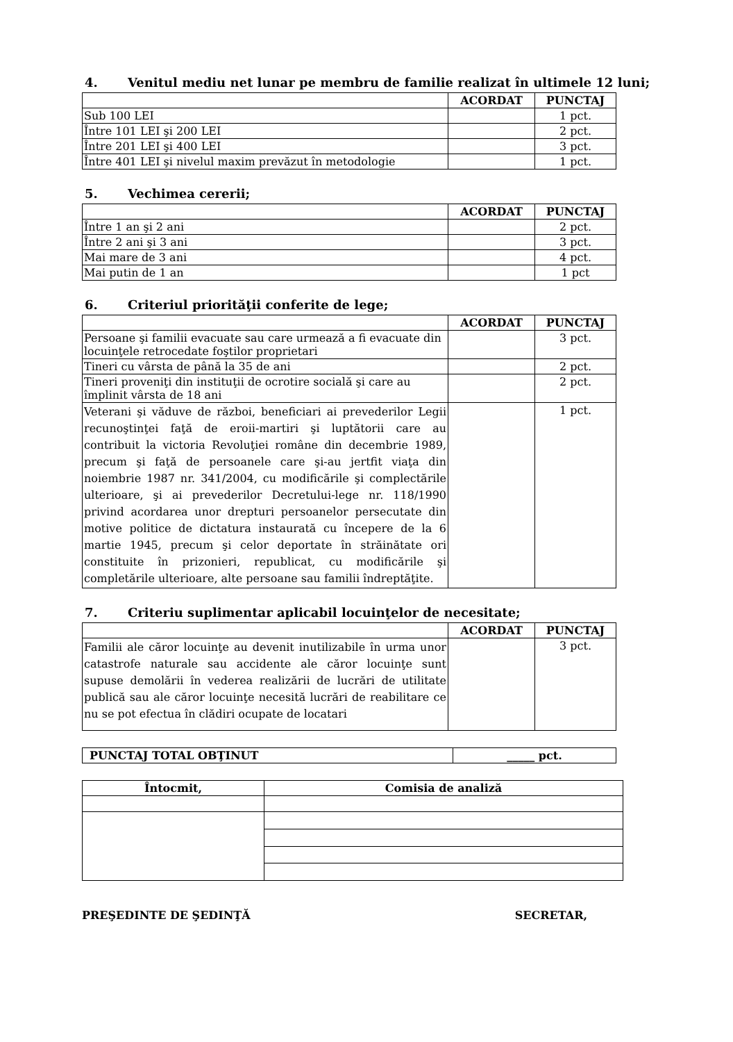4. Venitul mediu net lunar pe membru de familie realizat în ultimele 12 luni;
| | ACORDAT | PUNCTAJ |
| --- | --- | --- |
| Sub 100 LEI | | 1 pct. |
| Între 101 LEI şi 200 LEI | | 2 pct. |
| Între 201 LEI şi 400 LEI | | 3 pct. |
| Între 401 LEI şi nivelul maxim prevăzut în metodologie | | 1 pct. |
5. Vechimea cererii;
| | ACORDAT | PUNCTAJ |
| --- | --- | --- |
| Între 1 an şi 2 ani | | 2 pct. |
| Între 2 ani şi 3 ani | | 3 pct. |
| Mai mare de 3 ani | | 4 pct. |
| Mai putin de 1 an | | 1 pct |
6. Criteriul priorităţii conferite de lege;
| | ACORDAT | PUNCTAJ |
| --- | --- | --- |
| Persoane şi familii evacuate sau care urmează a fi evacuate din locuinţele retrocedate foştilor proprietari | | 3 pct. |
| Tineri cu vârsta de până la 35 de ani | | 2 pct. |
| Tineri proveniţi din instituţii de ocrotire socială şi care au împlinit vârsta de 18 ani | | 2 pct. |
| Veterani şi văduve de război, beneficiari ai prevederilor Legii recunoştinţei faţă de eroii-martiri şi luptătorii care au contribuit la victoria Revoluţiei române din decembrie 1989, precum şi faţă de persoanele care şi-au jertfit viaţa din noiembrie 1987 nr. 341/2004, cu modificările şi complectările ulterioare, şi ai prevederilor Decretului-lege nr. 118/1990 privind acordarea unor drepturi persoanelor persecutate din motive politice de dictatura instaurată cu începere de la 6 martie 1945, precum şi celor deportate în străinătate ori constituite în prizonieri, republicat, cu modificările şi completările ulterioare, alte persoane sau familii îndreptăţite. | | 1 pct. |
7. Criteriu suplimentar aplicabil locuinţelor de necesitate;
| | ACORDAT | PUNCTAJ |
| --- | --- | --- |
| Familii ale căror locuinţe au devenit inutilizabile în urma unor catastrofe naturale sau accidente ale căror locuinţe sunt supuse demolării în vederea realizării de lucrări de utilitate publică sau ale căror locuinţe necesită lucrări de reabilitare ce nu se pot efectua în clădiri ocupate de locatari | | 3 pct. |
| PUNCTAJ TOTAL OBŢINUT | _____ pct. |
| Întocmit, | Comisia de analiză |
| --- | --- |
PREŞEDINTE DE ŞEDINŢĂ SECRETAR,